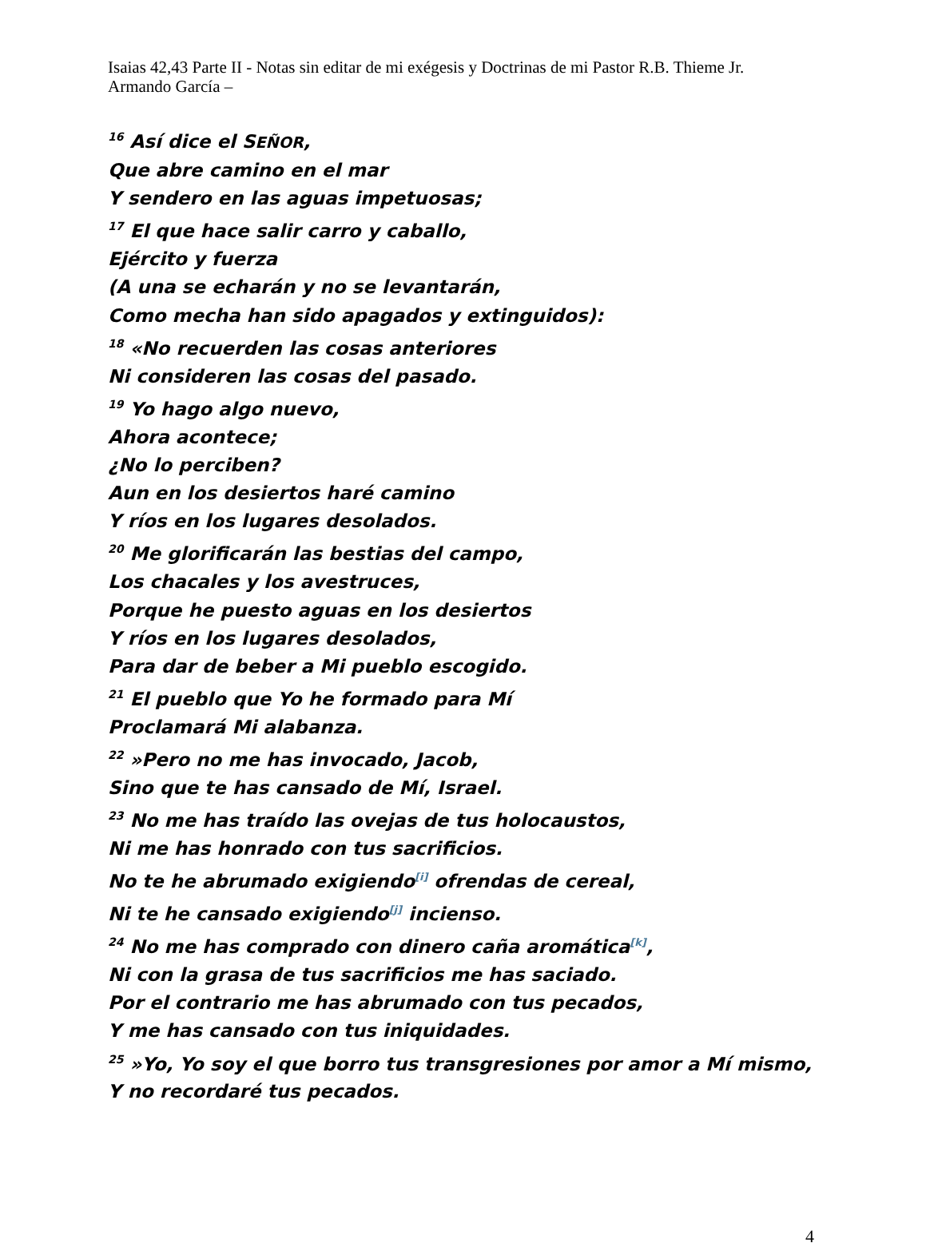Isaias 42,43 Parte II - Notas sin editar de mi exégesis y Doctrinas de mi Pastor R.B. Thieme Jr.
Armando García –
<sup>16</sup> Así dice el SEÑOR,
Que abre camino en el mar
Y sendero en las aguas impetuosas;
<sup>17</sup> El que hace salir carro y caballo,
Ejército y fuerza
(A una se echarán y no se levantarán,
Como mecha han sido apagados y extinguidos):
<sup>18</sup> «No recuerden las cosas anteriores
Ni consideren las cosas del pasado.
<sup>19</sup> Yo hago algo nuevo,
Ahora acontece;
¿No lo perciben?
Aun en los desiertos haré camino
Y ríos en los lugares desolados.
<sup>20</sup> Me glorificarán las bestias del campo,
Los chacales y los avestruces,
Porque he puesto aguas en los desiertos
Y ríos en los lugares desolados,
Para dar de beber a Mi pueblo escogido.
<sup>21</sup> El pueblo que Yo he formado para Mí
Proclamará Mi alabanza.
<sup>22</sup> »Pero no me has invocado, Jacob,
Sino que te has cansado de Mí, Israel.
<sup>23</sup> No me has traído las ovejas de tus holocaustos,
Ni me has honrado con tus sacrificios.
No te he abrumado exigiendo<sup>[i]</sup> ofrendas de cereal,
Ni te he cansado exigiendo<sup>[j]</sup> incienso.
<sup>24</sup> No me has comprado con dinero caña aromática<sup>[k]</sup>,
Ni con la grasa de tus sacrificios me has saciado.
Por el contrario me has abrumado con tus pecados,
Y me has cansado con tus iniquidades.
<sup>25</sup> »Yo, Yo soy el que borro tus transgresiones por amor a Mí mismo,
Y no recordaré tus pecados.
4